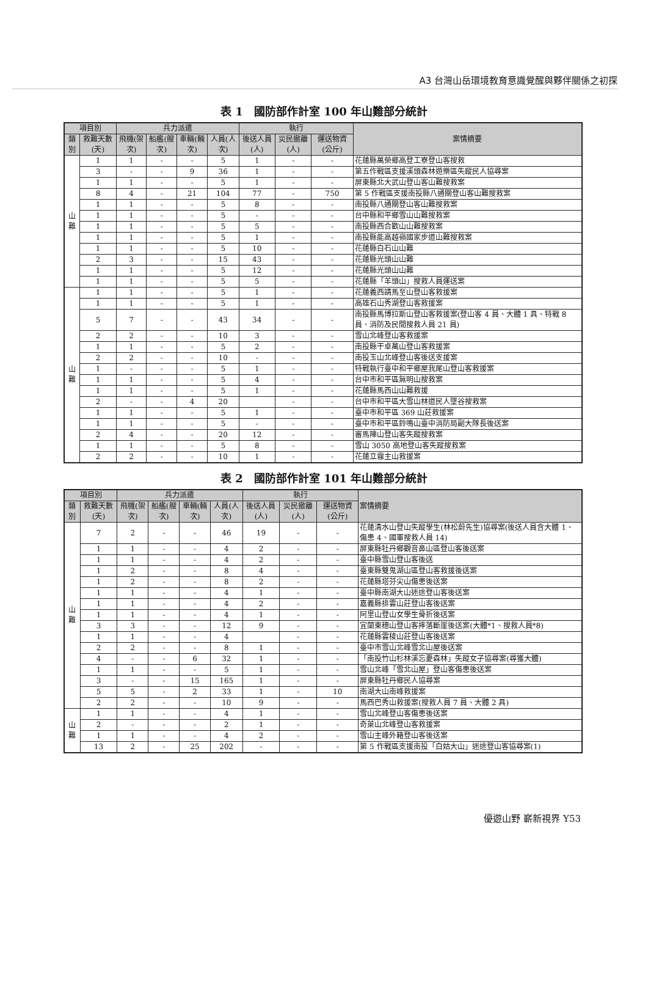A3 台灣山岳環境教育意識覺醒與夥伴關係之初探
表 1　國防部作計室 100 年山難部分統計
| 項目別 | | 兵力派遣 | | | | 執行 | | | 案情摘要 |
| --- | --- | --- | --- | --- | --- | --- | --- | --- | --- |
| 類別 | 救難天數(天) | 飛機(架次) | 船艦(艘次) | 車輛(輛次) | 人員(人次) | 後送人員(人) | 災民撤離(人) | 運送物資(公斤) | |
| 山難 | 1 | 1 | - | - | 5 | 1 | - | - | 花蓮縣萬榮鄉高登工寮登山客搜救 |
| | 3 | - | - | 9 | 36 | 1 | - | - | 第五作戰區支援溪頭森林遊樂區失蹤民人協尋案 |
| | 1 | 1 | - | - | 5 | 1 | - | - | 屏東縣北大武山登山客山難搜救案 |
| | 8 | 4 | - | 21 | 104 | 77 | - | 750 | 第 5 作戰區支援南投縣八通關登山客山難搜救案 |
| | 1 | 1 | - | - | 5 | 8 | - | - | 南投縣八通關登山客山難搜救案 |
| | 1 | 1 | - | - | 5 | - | - | - | 台中縣和平鄉雪山山難搜救案 |
| | 1 | 1 | - | - | 5 | 5 | - | - | 南投縣西合歡山山難搜救案 |
| | 1 | 1 | - | - | 5 | 1 | - | - | 南投縣能高越嶺國家步道山難搜救案 |
| | 1 | 1 | - | - | 5 | 10 | - | - | 花蓮縣白石山山難 |
| | 2 | 3 | - | - | 15 | 43 | - | - | 花蓮縣光頭山山難 |
| | 1 | 1 | - | - | 5 | 12 | - | - | 花蓮縣光頭山山難 |
| | 1 | 1 | - | - | 5 | 5 | - | - | 花蓮縣「羊頭山」搜救人員運送案 |
| 山難 | 1 | 1 | - | - | 5 | 1 | - | - | 花蓮義西請馬至山登山客救援案 |
| | 1 | 1 | - | - | 5 | 1 | - | - | 高雄石山秀湖登山客救援案 |
| | 5 | 7 | - | - | 43 | 34 | - | - | 南投縣馬博拉斯山登山客救援案(登山客 4 員、大體 1 具、特戰 8 員、消防及民間搜救人員 21 員) |
| | 2 | 2 | - | - | 10 | 3 | - | - | 雪山北峰登山客救援案 |
| | 1 | 1 | - | - | 5 | 2 | - | - | 南投縣干卓萬山登山客救援案 |
| | 2 | 2 | - | - | 10 | - | - | - | 南投玉山北峰登山客後送支援案 |
| | 1 | - | - | - | 5 | 1 | - | - | 特戰執行臺中和平鄉屋我尾山登山客救援案 |
| | 1 | 1 | - | - | 5 | 4 | - | - | 台中市和平區無明山搜救案 |
| | 1 | 1 | - | - | 5 | 1 | - | - | 花蓮縣馬西山山難救援 |
| | 2 | - | - | 4 | 20 | | - | - | 台中市和平區大雪山林道民人墜谷搜救案 |
| | 1 | 1 | - | - | 5 | 1 | - | - | 臺中市和平區 369 山莊救援案 |
| | 1 | 1 | - | - | 5 | - | - | - | 臺中市和平區鈴鳴山臺中消防局副大隊長後送案 |
| | 2 | 4 | - | - | 20 | 12 | - | - | 審馬陣山登山客失蹤搜救案 |
| | 1 | 1 | - | - | 5 | 8 | - | - | 雪山 3050 高地登山客失蹤搜救案 |
| | 2 | 2 | - | - | 10 | 1 | - | - | 花蓮立霧主山救援案 |
表 2　國防部作計室 101 年山難部分統計
| 項目別 | | 兵力派遣 | | | | 執行 | | | 案情摘要 |
| --- | --- | --- | --- | --- | --- | --- | --- | --- | --- |
| 類別 | 救難天數(天) | 飛機(架次) | 船艦(艘次) | 車輛(輛次) | 人員(人次) | 後送人員(人) | 災民撤離(人) | 運送物資(公斤) | |
| 山難 | 7 | 2 | - | - | 46 | 19 | - | - | 花蓮清水山登山失蹤學生(林松蔚先生)協尋案(後送人員含大體 1、傷患 4、國軍搜救人員 14) |
| | 1 | 1 | - | - | 4 | 2 | - | - | 屏東縣牡丹鄉觀音鼻山區登山客後送案 |
| | 1 | 1 | - | - | 4 | 2 | - | - | 臺中縣雪山登山客後送 |
| | 1 | 2 | - | - | 8 | 4 | - | - | 臺東縣雙鬼湖山區登山客救援後送案 |
| | 1 | 2 | - | - | 8 | 2 | - | - | 花蓮縣塔芬尖山傷患後送案 |
| | 1 | 1 | - | - | 4 | 1 | - | - | 臺中縣南湖大山迷途登山客後送案 |
| | 1 | 1 | - | - | 4 | 2 | - | - | 嘉義縣排雲山莊登山客後送案 |
| | 1 | 1 | - | - | 4 | 1 | - | - | 阿里山登山女學生骨折後送案 |
| | 3 | 3 | - | - | 12 | 9 | - | - | 宜蘭東穗山登山客摔落斷崖後送案(大體*1、搜救人員*8) |
| | 1 | 1 | - | - | 4 | | - | - | 花蓮縣雲稜山莊登山客後送案 |
| | 2 | 2 | - | - | 8 | 1 | - | - | 臺中市雪山北峰雪北山屋後送案 |
| | 4 | - | - | 6 | 32 | 1 | - | - | 「南投竹山杉林溪忘憂森林」失蹤女子協尋案(尋獲大體) |
| | 1 | 1 | - | - | 5 | 1 | - | - | 雪山北峰「雪北山屋」登山客傷患後送案 |
| | 3 | - | - | 15 | 165 | 1 | - | - | 屏東縣牡丹鄉民人協尋案 |
| | 5 | 5 | - | 2 | 33 | 1 | - | 10 | 南湖大山南峰救援案 |
| | 2 | 2 | - | - | 10 | 9 | - | - | 馬西巴秀山救援案(搜救人員 7 員、大體 2 具) |
| 山難 | 1 | 1 | - | - | 4 | 1 | - | - | 雪山北峰登山客傷患後送案 |
| | 2 | - | - | - | 2 | 1 | - | - | 奇萊山北峰登山客救援案 |
| | 1 | 1 | - | - | 4 | 2 | - | - | 雪山主峰外籍登山客後送案 |
| | 13 | 2 | - | 25 | 202 | - | - | - | 第 5 作戰區支援南投「白姑大山」迷途登山客協尋案(1) |
優遊山野 嶄新視界 Y53